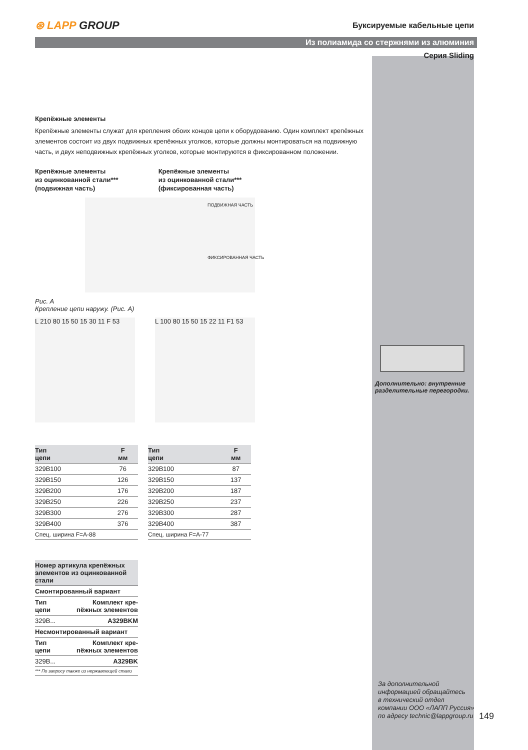⊛ LAPP GROUP
Буксируемые кабельные цепи
Из полиамида со стержнями из алюминия
Серия Sliding
Крепёжные элементы
Крепёжные элементы служат для крепления обоих концов цепи к оборудованию. Один комплект крепёжных элементов состоит из двух подвижных крепёжных уголков, которые должны монтироваться на подвижную часть, и двух неподвижных крепёжных уголков, которые монтируются в фиксированном положении.
Крепёжные элементы
из оцинкованной стали***
(подвижная часть)
Крепёжные элементы
из оцинкованной стали***
(фиксированная часть)
ПОДВИЖНАЯ ЧАСТЬ
ФИКСИРОВАННАЯ ЧАСТЬ
Рис. A
Крепление цепи наружу. (Рис. A)
L 210 80 15 50 15 30 11 F 53
L 100 80 15 50 15 22 11 F1 53
| Тип цепи | F мм |
| --- | --- |
| 329B100 | 76 |
| 329B150 | 126 |
| 329B200 | 176 |
| 329B250 | 226 |
| 329B300 | 276 |
| 329B400 | 376 |
| Спец. ширина F=A-88 | |
| Тип цепи | F мм |
| --- | --- |
| 329B100 | 87 |
| 329B150 | 137 |
| 329B200 | 187 |
| 329B250 | 237 |
| 329B300 | 287 |
| 329B400 | 387 |
| Спец. ширина F=A-77 | |
| Номер артикула крепёжных элементов из оцинкованной стали | |
| --- | --- |
| Смонтированный вариант | |
| Тип цепи | Комплект кре- пёжных элементов |
| 329B... | A329BKM |
| Несмонтированный вариант | |
| Тип цепи | Комплект кре- пёжных элементов |
| 329B... | A329BK |
| *** По запросу также из нержавеющей стали | |
Дополнительно: внутренние
разделительные перегородки.
За дополнительной
информацией обращайтесь
в технический отдел
компании ООО «ЛАПП Руссия»
по адресу technic@lappgroup.ru
149